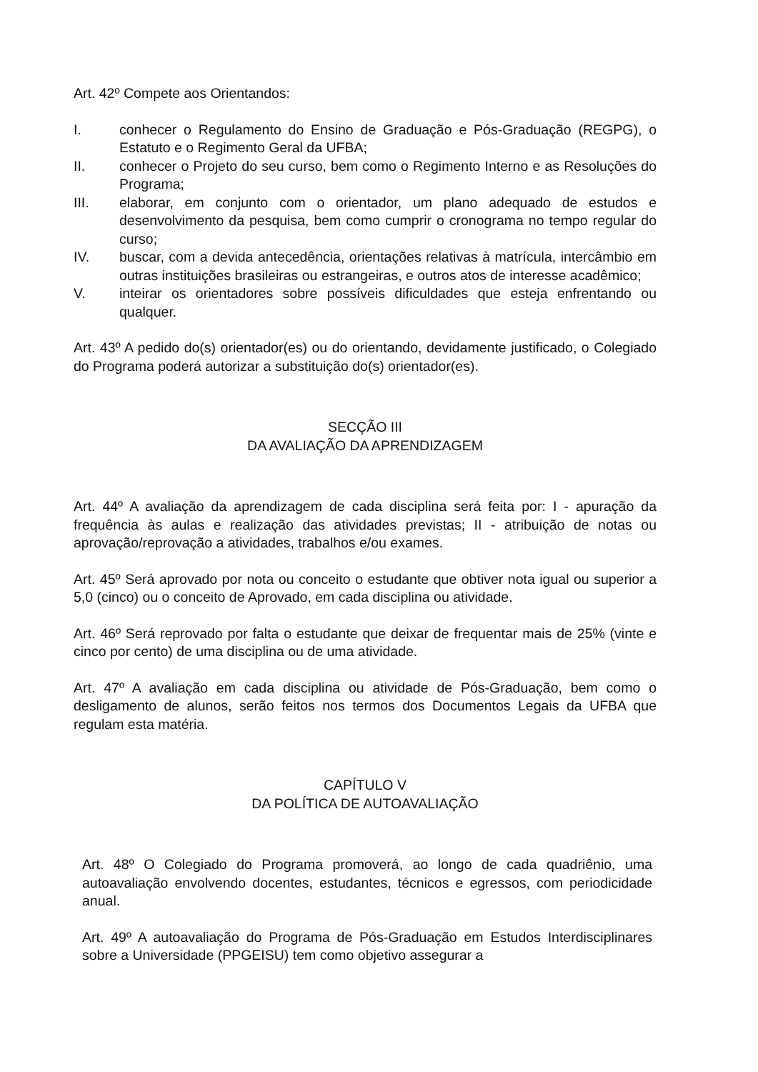Art. 42º Compete aos Orientandos:
I. conhecer o Regulamento do Ensino de Graduação e Pós-Graduação (REGPG), o Estatuto e o Regimento Geral da UFBA;
II. conhecer o Projeto do seu curso, bem como o Regimento Interno e as Resoluções do Programa;
III. elaborar, em conjunto com o orientador, um plano adequado de estudos e desenvolvimento da pesquisa, bem como cumprir o cronograma no tempo regular do curso;
IV. buscar, com a devida antecedência, orientações relativas à matrícula, intercâmbio em outras instituições brasileiras ou estrangeiras, e outros atos de interesse acadêmico;
V. inteirar os orientadores sobre possíveis dificuldades que esteja enfrentando ou qualquer.
Art. 43º A pedido do(s) orientador(es) ou do orientando, devidamente justificado, o Colegiado do Programa poderá autorizar a substituição do(s) orientador(es).
SECÇÃO III
DA AVALIAÇÃO DA APRENDIZAGEM
Art. 44º A avaliação da aprendizagem de cada disciplina será feita por: I - apuração da frequência às aulas e realização das atividades previstas; II - atribuição de notas ou aprovação/reprovação a atividades, trabalhos e/ou exames.
Art. 45º Será aprovado por nota ou conceito o estudante que obtiver nota igual ou superior a 5,0 (cinco) ou o conceito de Aprovado, em cada disciplina ou atividade.
Art. 46º Será reprovado por falta o estudante que deixar de frequentar mais de 25% (vinte e cinco por cento) de uma disciplina ou de uma atividade.
Art. 47º A avaliação em cada disciplina ou atividade de Pós-Graduação, bem como o desligamento de alunos, serão feitos nos termos dos Documentos Legais da UFBA que regulam esta matéria.
CAPÍTULO V
DA POLÍTICA DE AUTOAVALIAÇÃO
Art. 48º O Colegiado do Programa promoverá, ao longo de cada quadriênio, uma autoavaliação envolvendo docentes, estudantes, técnicos e egressos, com periodicidade anual.
Art. 49º A autoavaliação do Programa de Pós-Graduação em Estudos Interdisciplinares sobre a Universidade (PPGEISU) tem como objetivo assegurar a